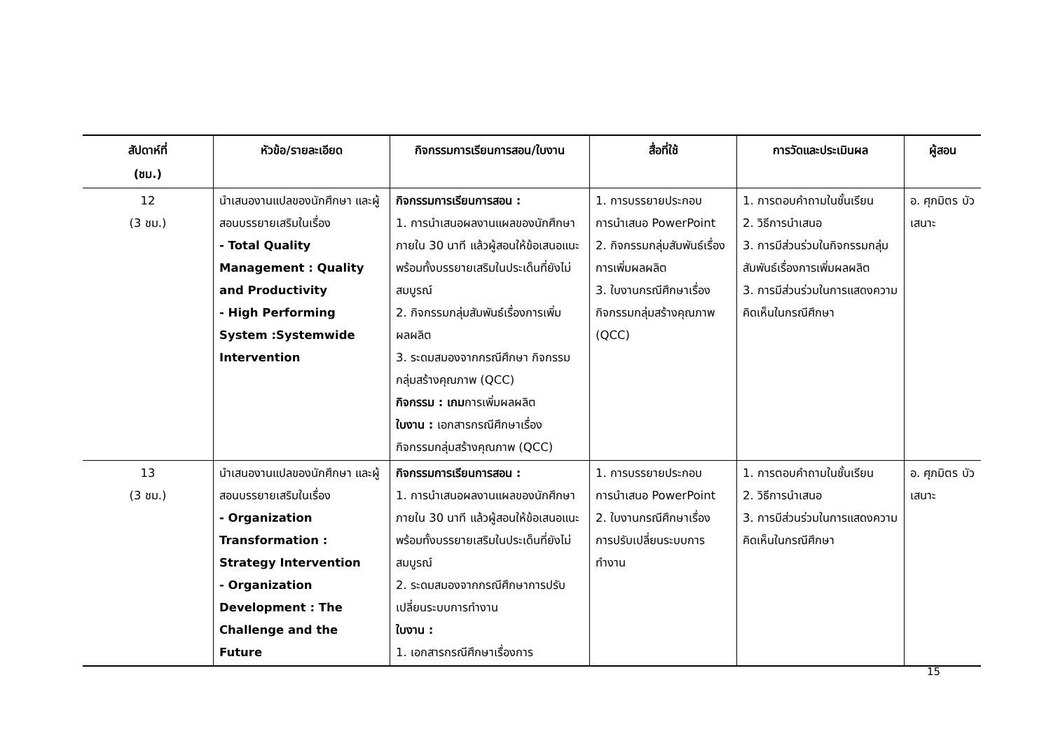| สัปดาห์ที่ (ชม.) | หัวข้อ/รายละเอียด | กิจกรรมการเรียนการสอน/ใบงาน | สื่อที่ใช้ | การวัดและประเมินผล | ผู้สอน |
| --- | --- | --- | --- | --- | --- |
| 12 (3 ชม.) | นำเสนองานแปลของนักศึกษา และผู้สอนบรรยายเสริมในเรื่อง - Total Quality Management : Quality and Productivity - High Performing System :Systemwide Intervention | กิจกรรมการเรียนการสอน : 1. การนำเสนอผลงานแผลของนักศึกษาภายใน 30 นาที แล้วผู้สอนให้ข้อเสนอแนะพร้อมทั้งบรรยายเสริมในประเด็นที่ยังไม่สมบูรณ์ 2. กิจกรรมกลุ่มสัมพันธ์เรื่องการเพิ่มผลผลิต 3. ระดมสมองจากกรณีศึกษา กิจกรรมกลุ่มสร้างคุณภาพ (QCC) กิจกรรม : เกม การเพิ่มผลผลิต ใบงาน : เอกสารกรณีศึกษาเรื่อง กิจกรรมกลุ่มสร้างคุณภาพ (QCC) | 1. การบรรยายประกอบการนำเสนอ PowerPoint 2. กิจกรรมกลุ่มสัมพันธ์เรื่องการเพิ่มผลผลิต 3. ใบงานกรณีศึกษาเรื่อง กิจกรรมกลุ่มสร้างคุณภาพ (QCC) | 1. การตอบคำถามในชั้นเรียน 2. วิธีการนำเสนอ 3. การมีส่วนร่วมในกิจกรรมกลุ่มสัมพันธ์เรื่องการเพิ่มผลผลิต 3. การมีส่วนร่วมในการแสดงความคิดเห็นในกรณีศึกษา | อ. ศุภมิตร บัวเสนาะ |
| 13 (3 ชม.) | นำเสนองานแปลของนักศึกษา และผู้สอนบรรยายเสริมในเรื่อง - Organization Transformation : Strategy Intervention - Organization Development : The Challenge and the Future | กิจกรรมการเรียนการสอน : 1. การนำเสนอผลงานแผลของนักศึกษาภายใน 30 นาที แล้วผู้สอนให้ข้อเสนอแนะพร้อมทั้งบรรยายเสริมในประเด็นที่ยังไม่สมบูรณ์ 2. ระดมสมองจากกรณีศึกษาการปรับเปลี่ยนระบบการทำงาน ใบงาน : 1. เอกสารกรณีศึกษาเรื่องการ | 1. การบรรยายประกอบการนำเสนอ PowerPoint 2. ใบงานกรณีศึกษาเรื่อง การปรับเปลี่ยนระบบการทำงาน | 1. การตอบคำถามในชั้นเรียน 2. วิธีการนำเสนอ 3. การมีส่วนร่วมในการแสดงความคิดเห็นในกรณีศึกษา | อ. ศุภมิตร บัวเสนาะ |
15